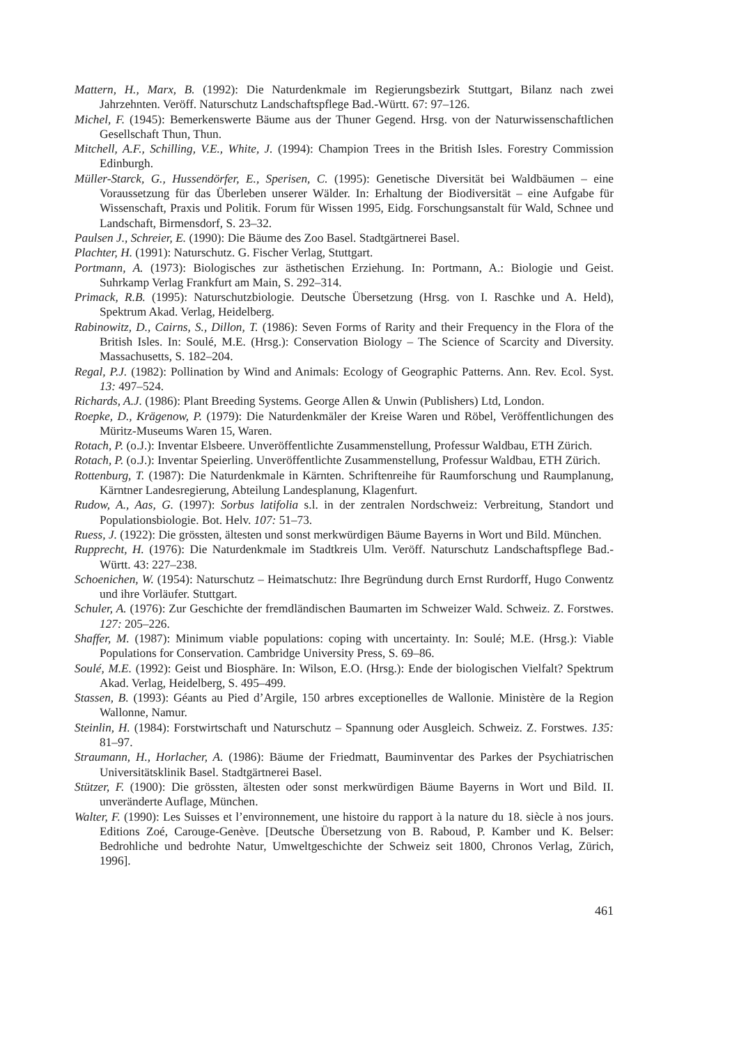Mattern, H., Marx, B. (1992): Die Naturdenkmale im Regierungsbezirk Stuttgart, Bilanz nach zwei Jahrzehnten. Veröff. Naturschutz Landschaftspflege Bad.-Württ. 67: 97–126.
Michel, F. (1945): Bemerkenswerte Bäume aus der Thuner Gegend. Hrsg. von der Naturwissenschaftlichen Gesellschaft Thun, Thun.
Mitchell, A.F., Schilling, V.E., White, J. (1994): Champion Trees in the British Isles. Forestry Commission Edinburgh.
Müller-Starck, G., Hussendörfer, E., Sperisen, C. (1995): Genetische Diversität bei Waldbäumen – eine Voraussetzung für das Überleben unserer Wälder. In: Erhaltung der Biodiversität – eine Aufgabe für Wissenschaft, Praxis und Politik. Forum für Wissen 1995, Eidg. Forschungsanstalt für Wald, Schnee und Landschaft, Birmensdorf, S. 23–32.
Paulsen J., Schreier, E. (1990): Die Bäume des Zoo Basel. Stadtgärtnerei Basel.
Plachter, H. (1991): Naturschutz. G. Fischer Verlag, Stuttgart.
Portmann, A. (1973): Biologisches zur ästhetischen Erziehung. In: Portmann, A.: Biologie und Geist. Suhrkamp Verlag Frankfurt am Main, S. 292–314.
Primack, R.B. (1995): Naturschutzbiologie. Deutsche Übersetzung (Hrsg. von I. Raschke und A. Held), Spektrum Akad. Verlag, Heidelberg.
Rabinowitz, D., Cairns, S., Dillon, T. (1986): Seven Forms of Rarity and their Frequency in the Flora of the British Isles. In: Soulé, M.E. (Hrsg.): Conservation Biology – The Science of Scarcity and Diversity. Massachusetts, S. 182–204.
Regal, P.J. (1982): Pollination by Wind and Animals: Ecology of Geographic Patterns. Ann. Rev. Ecol. Syst. 13: 497–524.
Richards, A.J. (1986): Plant Breeding Systems. George Allen & Unwin (Publishers) Ltd, London.
Roepke, D., Krägenow, P. (1979): Die Naturdenkmäler der Kreise Waren und Röbel, Veröffentlichungen des Müritz-Museums Waren 15, Waren.
Rotach, P. (o.J.): Inventar Elsbeere. Unveröffentlichte Zusammenstellung, Professur Waldbau, ETH Zürich.
Rotach, P. (o.J.): Inventar Speierling. Unveröffentlichte Zusammenstellung, Professur Waldbau, ETH Zürich.
Rottenburg, T. (1987): Die Naturdenkmale in Kärnten. Schriftenreihe für Raumforschung und Raumplanung, Kärntner Landesregierung, Abteilung Landesplanung, Klagenfurt.
Rudow, A., Aas, G. (1997): Sorbus latifolia s.l. in der zentralen Nordschweiz: Verbreitung, Standort und Populationsbiologie. Bot. Helv. 107: 51–73.
Ruess, J. (1922): Die grössten, ältesten und sonst merkwürdigen Bäume Bayerns in Wort und Bild. München.
Rupprecht, H. (1976): Die Naturdenkmale im Stadtkreis Ulm. Veröff. Naturschutz Landschaftspflege Bad.-Württ. 43: 227–238.
Schoenichen, W. (1954): Naturschutz – Heimatschutz: Ihre Begründung durch Ernst Rurdorff, Hugo Conwentz und ihre Vorläufer. Stuttgart.
Schuler, A. (1976): Zur Geschichte der fremdländischen Baumarten im Schweizer Wald. Schweiz. Z. Forstwes. 127: 205–226.
Shaffer, M. (1987): Minimum viable populations: coping with uncertainty. In: Soulé; M.E. (Hrsg.): Viable Populations for Conservation. Cambridge University Press, S. 69–86.
Soulé, M.E. (1992): Geist und Biosphäre. In: Wilson, E.O. (Hrsg.): Ende der biologischen Vielfalt? Spektrum Akad. Verlag, Heidelberg, S. 495–499.
Stassen, B. (1993): Géants au Pied d’Argile, 150 arbres exceptionelles de Wallonie. Ministère de la Region Wallonne, Namur.
Steinlin, H. (1984): Forstwirtschaft und Naturschutz – Spannung oder Ausgleich. Schweiz. Z. Forstwes. 135: 81–97.
Straumann, H., Horlacher, A. (1986): Bäume der Friedmatt, Bauminventar des Parkes der Psychiatrischen Universitätsklinik Basel. Stadtgärtnerei Basel.
Stützer, F. (1900): Die grössten, ältesten oder sonst merkwürdigen Bäume Bayerns in Wort und Bild. II. unveränderte Auflage, München.
Walter, F. (1990): Les Suisses et l’environnement, une histoire du rapport à la nature du 18. siècle à nos jours. Editions Zoé, Carouge-Genève. [Deutsche Übersetzung von B. Raboud, P. Kamber und K. Belser: Bedrohliche und bedrohte Natur, Umweltgeschichte der Schweiz seit 1800, Chronos Verlag, Zürich, 1996].
461